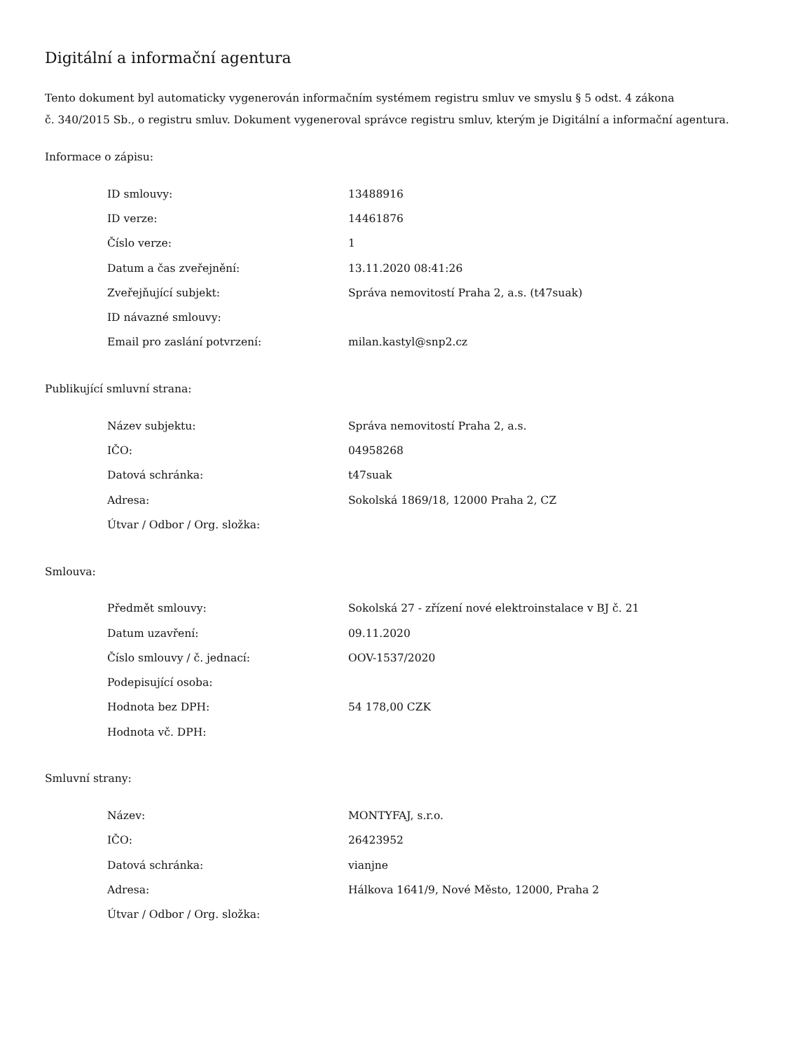Digitální a informační agentura
Tento dokument byl automaticky vygenerován informačním systémem registru smluv ve smyslu § 5 odst. 4 zákona
č. 340/2015 Sb., o registru smluv. Dokument vygeneroval správce registru smluv, kterým je Digitální a informační agentura.
Informace o zápisu:
| ID smlouvy: | 13488916 |
| ID verze: | 14461876 |
| Číslo verze: | 1 |
| Datum a čas zveřejnění: | 13.11.2020 08:41:26 |
| Zveřejňující subjekt: | Správa nemovitostí Praha 2, a.s. (t47suak) |
| ID návazné smlouvy: | |
| Email pro zaslání potvrzení: | milan.kastyl@snp2.cz |
Publikující smluvní strana:
| Název subjektu: | Správa nemovitostí Praha 2, a.s. |
| IČO: | 04958268 |
| Datová schránka: | t47suak |
| Adresa: | Sokolská 1869/18, 12000 Praha 2, CZ |
| Útvar / Odbor / Org. složka: | |
Smlouva:
| Předmět smlouvy: | Sokolská 27 - zřízení nové elektroinstalace v BJ č. 21 |
| Datum uzavření: | 09.11.2020 |
| Číslo smlouvy / č. jednací: | OOV-1537/2020 |
| Podepisující osoba: | |
| Hodnota bez DPH: | 54 178,00 CZK |
| Hodnota vč. DPH: | |
Smluvní strany:
| Název: | MONTYFAJ, s.r.o. |
| IČO: | 26423952 |
| Datová schránka: | vianjne |
| Adresa: | Hálkova 1641/9, Nové Město, 12000, Praha 2 |
| Útvar / Odbor / Org. složka: | |